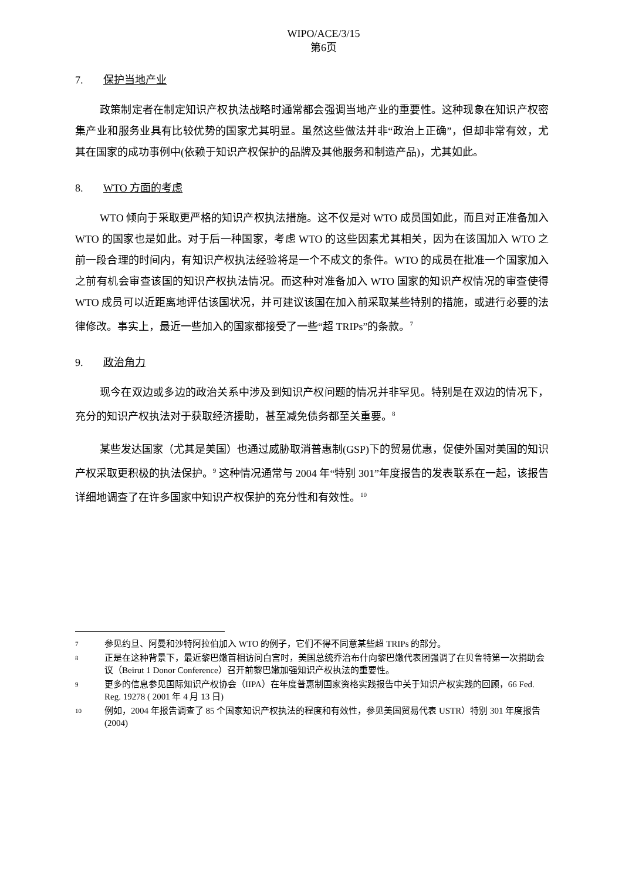WIPO/ACE/3/15
第6页
7. 保护当地产业
政策制定者在制定知识产权执法战略时通常都会强调当地产业的重要性。这种现象在知识产权密集产业和服务业具有比较优势的国家尤其明显。虽然这些做法并非“政治上正确”，但却非常有效，尤其在国家的成功事例中(依赖于知识产权保护的品牌及其他服务和制造产品)，尤其如此。
8. WTO 方面的考虑
WTO 倾向于采取更严格的知识产权执法措施。这不仅是对 WTO 成员国如此，而且对正准备加入 WTO 的国家也是如此。对于后一种国家，考虑 WTO 的这些因素尤其相关，因为在该国加入 WTO 之前一段合理的时间内，有知识产权执法经验将是一个不成文的条件。WTO 的成员在批准一个国家加入之前有机会审查该国的知识产权执法情况。而这种对准备加入 WTO 国家的知识产权情况的审查使得 WTO 成员可以近距离地评估该国状况，并可建议该国在加入前采取某些特别的措施，或进行必要的法律修改。事实上，最近一些加入的国家都接受了一些“超 TRIPs”的条款。<sup>7</sup>
9. 政治角力
现今在双边或多边的政治关系中涉及到知识产权问题的情况并非罕见。特别是在双边的情况下，充分的知识产权执法对于获取经济援助，甚至减免债务都至关重要。<sup>8</sup>
某些发达国家（尤其是美国）也通过威胁取消普惠制(GSP)下的贸易优惠，促使外国对美国的知识产权采取更积极的执法保护。<sup>9</sup> 这种情况通常与 2004 年“特别 301”年度报告的发表联系在一起，该报告详细地调查了在许多国家中知识产权保护的充分性和有效性。<sup>10</sup>
7 参见约旦、阿曼和沙特阿拉伯加入 WTO 的例子，它们不得不同意某些超 TRIPs 的部分。
8 正是在这种背景下，最近黎巴嫩首相访问白宫时，美国总统乔治布什向黎巴嫩代表团强调了在贝鲁特第一次捐助会议（Beirut 1 Donor Conference）召开前黎巴嫩加强知识产权执法的重要性。
9 更多的信息参见国际知识产权协会（IIPA）在年度普惠制国家资格实践报告中关于知识产权实践的回顾，66 Fed. Reg. 19278 ( 2001 年 4 月 13 日)
10 例如，2004 年报告调查了 85 个国家知识产权执法的程度和有效性，参见美国贸易代表 USTR）特别 301 年度报告(2004)